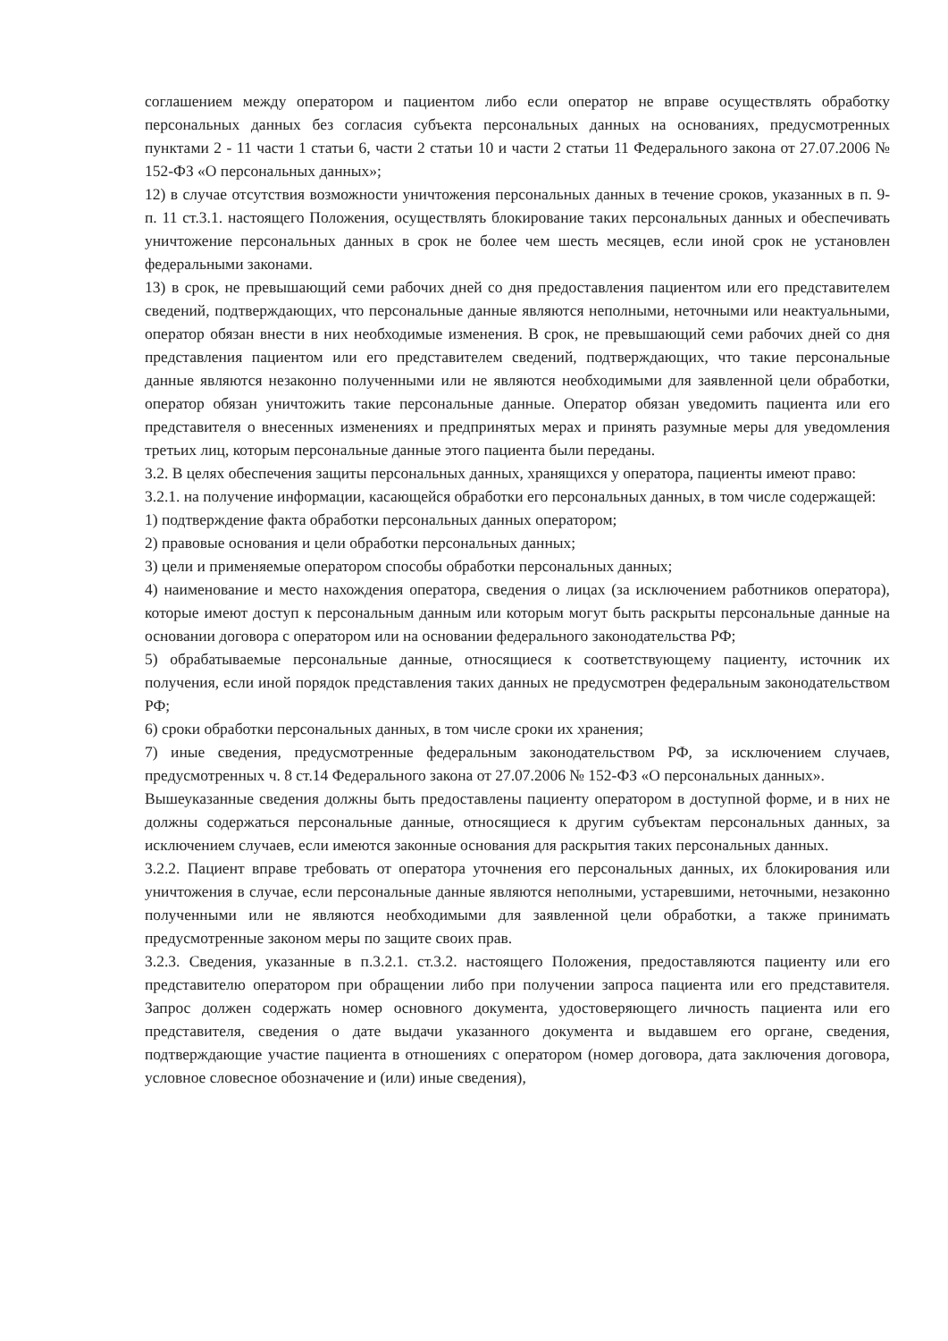соглашением между оператором и пациентом либо если оператор не вправе осуществлять обработку персональных данных без согласия субъекта персональных данных на основаниях, предусмотренных пунктами 2 - 11 части 1 статьи 6, части 2 статьи 10 и части 2 статьи 11 Федерального закона от 27.07.2006 № 152-ФЗ «О персональных данных»;
12) в случае отсутствия возможности уничтожения персональных данных в течение сроков, указанных в п. 9- п. 11 ст.3.1. настоящего Положения, осуществлять блокирование таких персональных данных и обеспечивать уничтожение персональных данных в срок не более чем шесть месяцев, если иной срок не установлен федеральными законами.
13) в срок, не превышающий семи рабочих дней со дня предоставления пациентом или его представителем сведений, подтверждающих, что персональные данные являются неполными, неточными или неактуальными, оператор обязан внести в них необходимые изменения. В срок, не превышающий семи рабочих дней со дня представления пациентом или его представителем сведений, подтверждающих, что такие персональные данные являются незаконно полученными или не являются необходимыми для заявленной цели обработки, оператор обязан уничтожить такие персональные данные. Оператор обязан уведомить пациента или его представителя о внесенных изменениях и предпринятых мерах и принять разумные меры для уведомления третьих лиц, которым персональные данные этого пациента были переданы.
3.2. В целях обеспечения защиты персональных данных, хранящихся у оператора, пациенты имеют право:
3.2.1. на получение информации, касающейся обработки его персональных данных, в том числе содержащей:
1) подтверждение факта обработки персональных данных оператором;
2) правовые основания и цели обработки персональных данных;
3) цели и применяемые оператором способы обработки персональных данных;
4) наименование и место нахождения оператора, сведения о лицах (за исключением работников оператора), которые имеют доступ к персональным данным или которым могут быть раскрыты персональные данные на основании договора с оператором или на основании федерального законодательства РФ;
5) обрабатываемые персональные данные, относящиеся к соответствующему пациенту, источник их получения, если иной порядок представления таких данных не предусмотрен федеральным законодательством РФ;
6) сроки обработки персональных данных, в том числе сроки их хранения;
7) иные сведения, предусмотренные федеральным законодательством РФ, за исключением случаев, предусмотренных ч. 8 ст.14 Федерального закона от 27.07.2006 № 152-ФЗ «О персональных данных».
Вышеуказанные сведения должны быть предоставлены пациенту оператором в доступной форме, и в них не должны содержаться персональные данные, относящиеся к другим субъектам персональных данных, за исключением случаев, если имеются законные основания для раскрытия таких персональных данных.
3.2.2. Пациент вправе требовать от оператора уточнения его персональных данных, их блокирования или уничтожения в случае, если персональные данные являются неполными, устаревшими, неточными, незаконно полученными или не являются необходимыми для заявленной цели обработки, а также принимать предусмотренные законом меры по защите своих прав.
3.2.3. Сведения, указанные в п.3.2.1. ст.3.2. настоящего Положения, предоставляются пациенту или его представителю оператором при обращении либо при получении запроса пациента или его представителя. Запрос должен содержать номер основного документа, удостоверяющего личность пациента или его представителя, сведения о дате выдачи указанного документа и выдавшем его органе, сведения, подтверждающие участие пациента в отношениях с оператором (номер договора, дата заключения договора, условное словесное обозначение и (или) иные сведения),